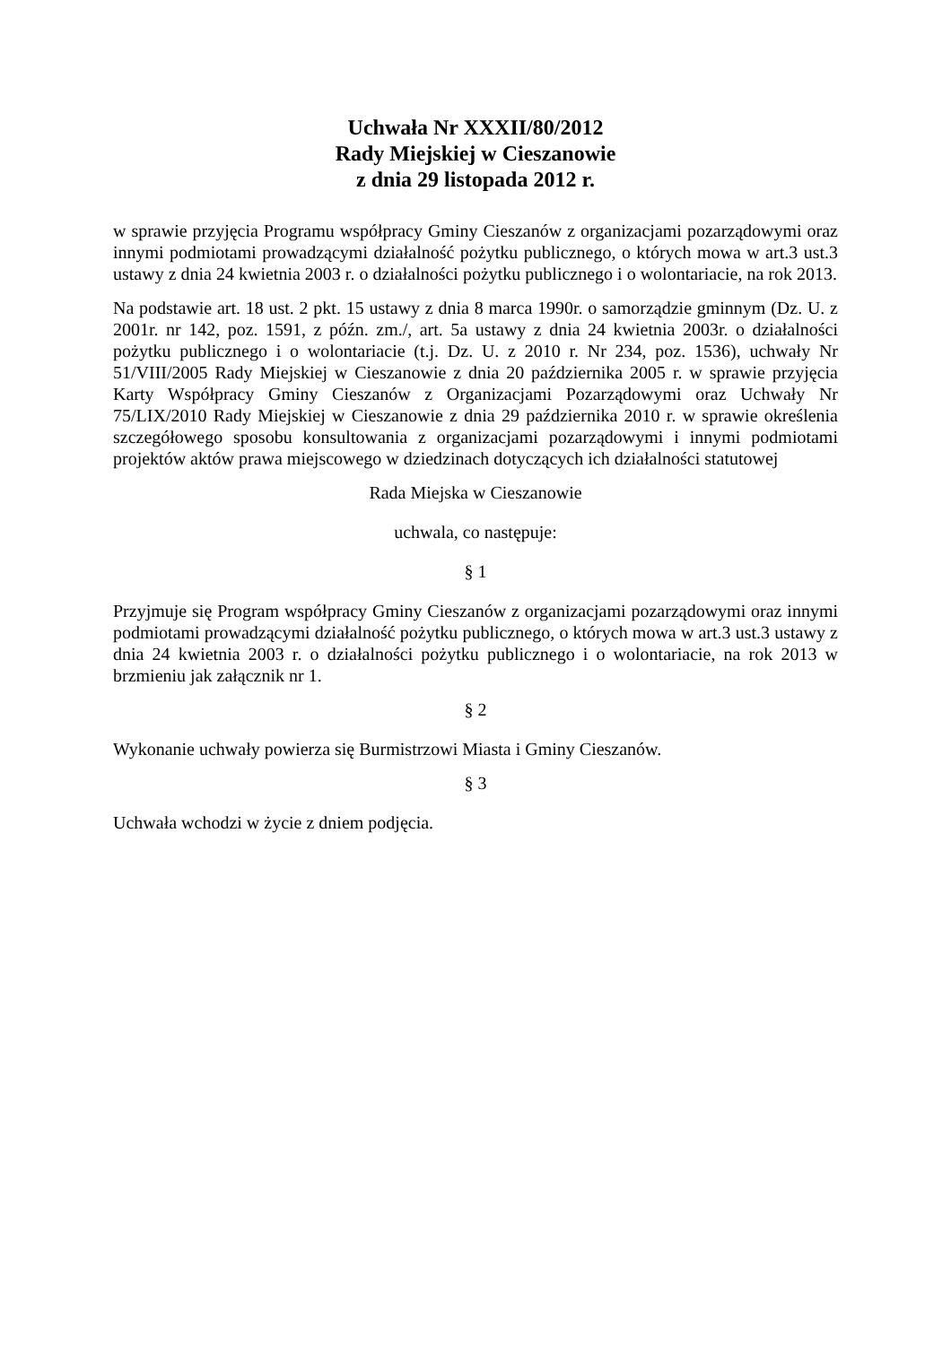Uchwała Nr XXXII/80/2012
Rady Miejskiej w Cieszanowie
z dnia 29 listopada 2012 r.
w sprawie przyjęcia Programu współpracy Gminy Cieszanów z organizacjami pozarządowymi oraz innymi podmiotami prowadzącymi działalność pożytku publicznego, o których mowa w art.3 ust.3 ustawy z dnia 24 kwietnia 2003 r. o działalności pożytku publicznego i o wolontariacie, na rok 2013.
Na podstawie art. 18 ust. 2 pkt. 15 ustawy z dnia 8 marca 1990r. o samorządzie gminnym (Dz. U. z 2001r. nr 142, poz. 1591, z późn. zm./, art. 5a ustawy z dnia 24 kwietnia 2003r. o działalności pożytku publicznego i o wolontariacie (t.j. Dz. U. z 2010 r. Nr 234, poz. 1536), uchwały Nr 51/VIII/2005 Rady Miejskiej w Cieszanowie z dnia 20 października 2005 r. w sprawie przyjęcia Karty Współpracy Gminy Cieszanów z Organizacjami Pozarządowymi oraz Uchwały Nr 75/LIX/2010 Rady Miejskiej w Cieszanowie z dnia 29 października 2010 r. w sprawie określenia szczegółowego sposobu konsultowania z organizacjami pozarządowymi i innymi podmiotami projektów aktów prawa miejscowego w dziedzinach dotyczących ich działalności statutowej
Rada Miejska w Cieszanowie
uchwala, co następuje:
§ 1
Przyjmuje się Program współpracy Gminy Cieszanów z organizacjami pozarządowymi oraz innymi podmiotami prowadzącymi działalność pożytku publicznego, o których mowa w art.3 ust.3 ustawy z dnia 24 kwietnia 2003 r. o działalności pożytku publicznego i o wolontariacie, na rok 2013 w brzmieniu jak załącznik nr 1.
§ 2
Wykonanie uchwały powierza się Burmistrzowi Miasta i Gminy Cieszanów.
§ 3
Uchwała wchodzi w życie z dniem podjęcia.